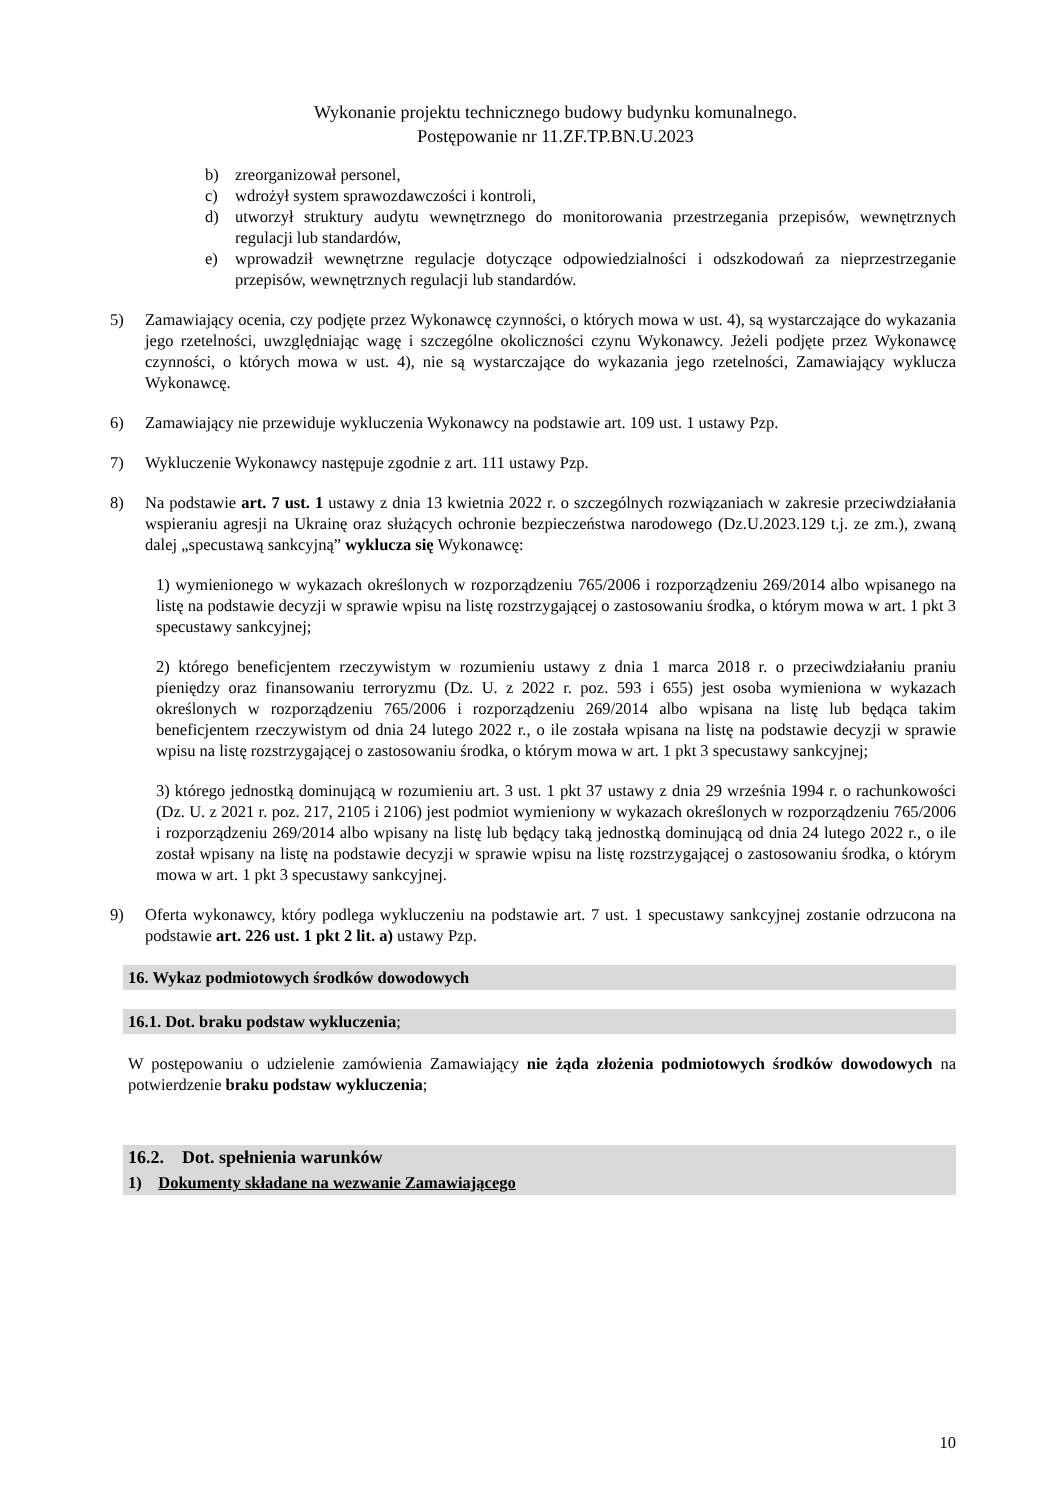Wykonanie projektu technicznego budowy budynku komunalnego.
Postępowanie nr 11.ZF.TP.BN.U.2023
b) zreorganizował personel,
c) wdrożył system sprawozdawczości i kontroli,
d) utworzył struktury audytu wewnętrznego do monitorowania przestrzegania przepisów, wewnętrznych regulacji lub standardów,
e) wprowadził wewnętrzne regulacje dotyczące odpowiedzialności i odszkodowań za nieprzestrzeganie przepisów, wewnętrznych regulacji lub standardów.
5) Zamawiający ocenia, czy podjęte przez Wykonawcę czynności, o których mowa w ust. 4), są wystarczające do wykazania jego rzetelności, uwzględniając wagę i szczególne okoliczności czynu Wykonawcy. Jeżeli podjęte przez Wykonawcę czynności, o których mowa w ust. 4), nie są wystarczające do wykazania jego rzetelności, Zamawiający wyklucza Wykonawcę.
6) Zamawiający nie przewiduje wykluczenia Wykonawcy na podstawie art. 109 ust. 1 ustawy Pzp.
7) Wykluczenie Wykonawcy następuje zgodnie z art. 111 ustawy Pzp.
8) Na podstawie art. 7 ust. 1 ustawy z dnia 13 kwietnia 2022 r. o szczególnych rozwiązaniach w zakresie przeciwdziałania wspieraniu agresji na Ukrainę oraz służących ochronie bezpieczeństwa narodowego (Dz.U.2023.129 t.j. ze zm.), zwaną dalej „specustawą sankcyjną” wyklucza się Wykonawcę:
1) wymienionego w wykazach określonych w rozporządzeniu 765/2006 i rozporządzeniu 269/2014 albo wpisanego na listę na podstawie decyzji w sprawie wpisu na listę rozstrzygającej o zastosowaniu środka, o którym mowa w art. 1 pkt 3 specustawy sankcyjnej;
2) którego beneficjentem rzeczywistym w rozumieniu ustawy z dnia 1 marca 2018 r. o przeciwdziałaniu praniu pieniędzy oraz finansowaniu terroryzmu (Dz. U. z 2022 r. poz. 593 i 655) jest osoba wymieniona w wykazach określonych w rozporządzeniu 765/2006 i rozporządzeniu 269/2014 albo wpisana na listę lub będąca takim beneficjentem rzeczywistym od dnia 24 lutego 2022 r., o ile została wpisana na listę na podstawie decyzji w sprawie wpisu na listę rozstrzygającej o zastosowaniu środka, o którym mowa w art. 1 pkt 3 specustawy sankcyjnej;
3) którego jednostką dominującą w rozumieniu art. 3 ust. 1 pkt 37 ustawy z dnia 29 września 1994 r. o rachunkowości (Dz. U. z 2021 r. poz. 217, 2105 i 2106) jest podmiot wymieniony w wykazach określonych w rozporządzeniu 765/2006 i rozporządzeniu 269/2014 albo wpisany na listę lub będący taką jednostką dominującą od dnia 24 lutego 2022 r., o ile został wpisany na listę na podstawie decyzji w sprawie wpisu na listę rozstrzygającej o zastosowaniu środka, o którym mowa w art. 1 pkt 3 specustawy sankcyjnej.
9) Oferta wykonawcy, który podlega wykluczeniu na podstawie art. 7 ust. 1 specustawy sankcyjnej zostanie odrzucona na podstawie art. 226 ust. 1 pkt 2 lit. a) ustawy Pzp.
16. Wykaz podmiotowych środków dowodowych
16.1. Dot. braku podstaw wykluczenia;
W postępowaniu o udzielenie zamówienia Zamawiający nie żąda złożenia podmiotowych środków dowodowych na potwierdzenie braku podstaw wykluczenia;
16.2. Dot. spełnienia warunków
1) Dokumenty składane na wezwanie Zamawiającego
10